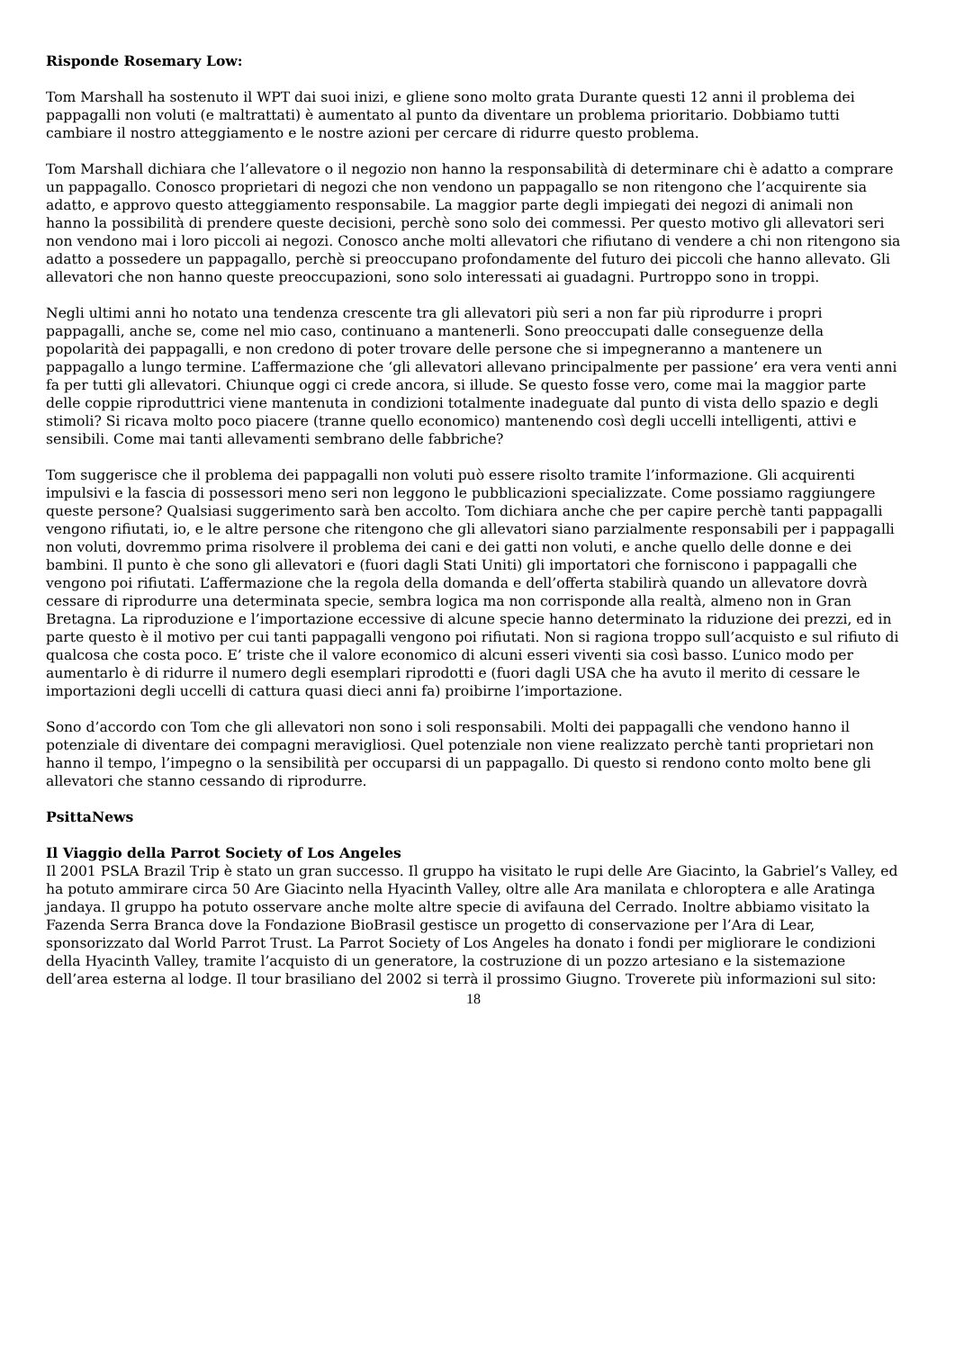Risponde Rosemary Low:
Tom Marshall ha sostenuto il WPT dai suoi inizi, e gliene sono molto grata Durante questi 12 anni il problema dei pappagalli non voluti (e maltrattati) è aumentato al punto da diventare un problema prioritario. Dobbiamo tutti cambiare il nostro atteggiamento e le nostre azioni per cercare di ridurre questo problema.
Tom Marshall dichiara che l’allevatore o il negozio non hanno la responsabilità di determinare chi è adatto a comprare un pappagallo. Conosco proprietari di negozi che non vendono un pappagallo se non ritengono che l’acquirente sia adatto, e approvo questo atteggiamento responsabile. La maggior parte degli impiegati dei negozi di animali non hanno la possibilità di prendere queste decisioni, perchè sono solo dei commessi. Per questo motivo gli allevatori seri non vendono mai i loro piccoli ai negozi. Conosco anche molti allevatori che rifiutano di vendere a chi non ritengono sia adatto a possedere un pappagallo, perchè si preoccupano profondamente del futuro dei piccoli che hanno allevato. Gli allevatori che non hanno queste preoccupazioni, sono solo interessati ai guadagni. Purtroppo sono in troppi.
Negli ultimi anni ho notato una tendenza crescente tra gli allevatori più seri a non far più riprodurre i propri pappagalli, anche se, come nel mio caso, continuano a mantenerli. Sono preoccupati dalle conseguenze della popolarità dei pappagalli, e non credono di poter trovare delle persone che si impegneranno a mantenere un pappagallo a lungo termine. L’affermazione che ‘gli allevatori allevano principalmente per passione’ era vera venti anni fa per tutti gli allevatori. Chiunque oggi ci crede ancora, si illude. Se questo fosse vero, come mai la maggior parte delle coppie riproduttrici viene mantenuta in condizioni totalmente inadeguate dal punto di vista dello spazio e degli stimoli? Si ricava molto poco piacere (tranne quello economico) mantenendo così degli uccelli intelligenti, attivi e sensibili. Come mai tanti allevamenti sembrano delle fabbriche?
Tom suggerisce che il problema dei pappagalli non voluti può essere risolto tramite l’informazione. Gli acquirenti impulsivi e la fascia di possessori meno seri non leggono le pubblicazioni specializzate. Come possiamo raggiungere queste persone? Qualsiasi suggerimento sarà ben accolto. Tom dichiara anche che per capire perchè tanti pappagalli vengono rifiutati, io, e le altre persone che ritengono che gli allevatori siano parzialmente responsabili per i pappagalli non voluti, dovremmo prima risolvere il problema dei cani e dei gatti non voluti, e anche quello delle donne e dei bambini. Il punto è che sono gli allevatori e (fuori dagli Stati Uniti) gli importatori che forniscono i pappagalli che vengono poi rifiutati. L’affermazione che la regola della domanda e dell’offerta stabilirà quando un allevatore dovrà cessare di riprodurre una determinata specie, sembra logica ma non corrisponde alla realtà, almeno non in Gran Bretagna. La riproduzione e l’importazione eccessive di alcune specie hanno determinato la riduzione dei prezzi, ed in parte questo è il motivo per cui tanti pappagalli vengono poi rifiutati. Non si ragiona troppo sull’acquisto e sul rifiuto di qualcosa che costa poco. E’ triste che il valore economico di alcuni esseri viventi sia così basso. L’unico modo per aumentarlo è di ridurre il numero degli esemplari riprodotti e (fuori dagli USA che ha avuto il merito di cessare le importazioni degli uccelli di cattura quasi dieci anni fa) proibirne l’importazione.
Sono d’accordo con Tom che gli allevatori non sono i soli responsabili. Molti dei pappagalli che vendono hanno il potenziale di diventare dei compagni meravigliosi. Quel potenziale non viene realizzato perchè tanti proprietari non hanno il tempo, l’impegno o la sensibilità per occuparsi di un pappagallo. Di questo si rendono conto molto bene gli allevatori che stanno cessando di riprodurre.
PsittaNews
Il Viaggio della Parrot Society of Los Angeles
Il 2001 PSLA Brazil Trip è stato un gran successo. Il gruppo ha visitato le rupi delle Are Giacinto, la Gabriel’s Valley, ed ha potuto ammirare circa 50 Are Giacinto nella Hyacinth Valley, oltre alle Ara manilata e chloroptera e alle Aratinga jandaya. Il gruppo ha potuto osservare anche molte altre specie di avifauna del Cerrado. Inoltre abbiamo visitato la Fazenda Serra Branca dove la Fondazione BioBrasil gestisce un progetto di conservazione per l’Ara di Lear, sponsorizzato dal World Parrot Trust. La Parrot Society of Los Angeles ha donato i fondi per migliorare le condizioni della Hyacinth Valley, tramite l’acquisto di un generatore, la costruzione di un pozzo artesiano e la sistemazione dell’area esterna al lodge. Il tour brasiliano del 2002 si terrà il prossimo Giugno. Troverete più informazioni sul sito:
18